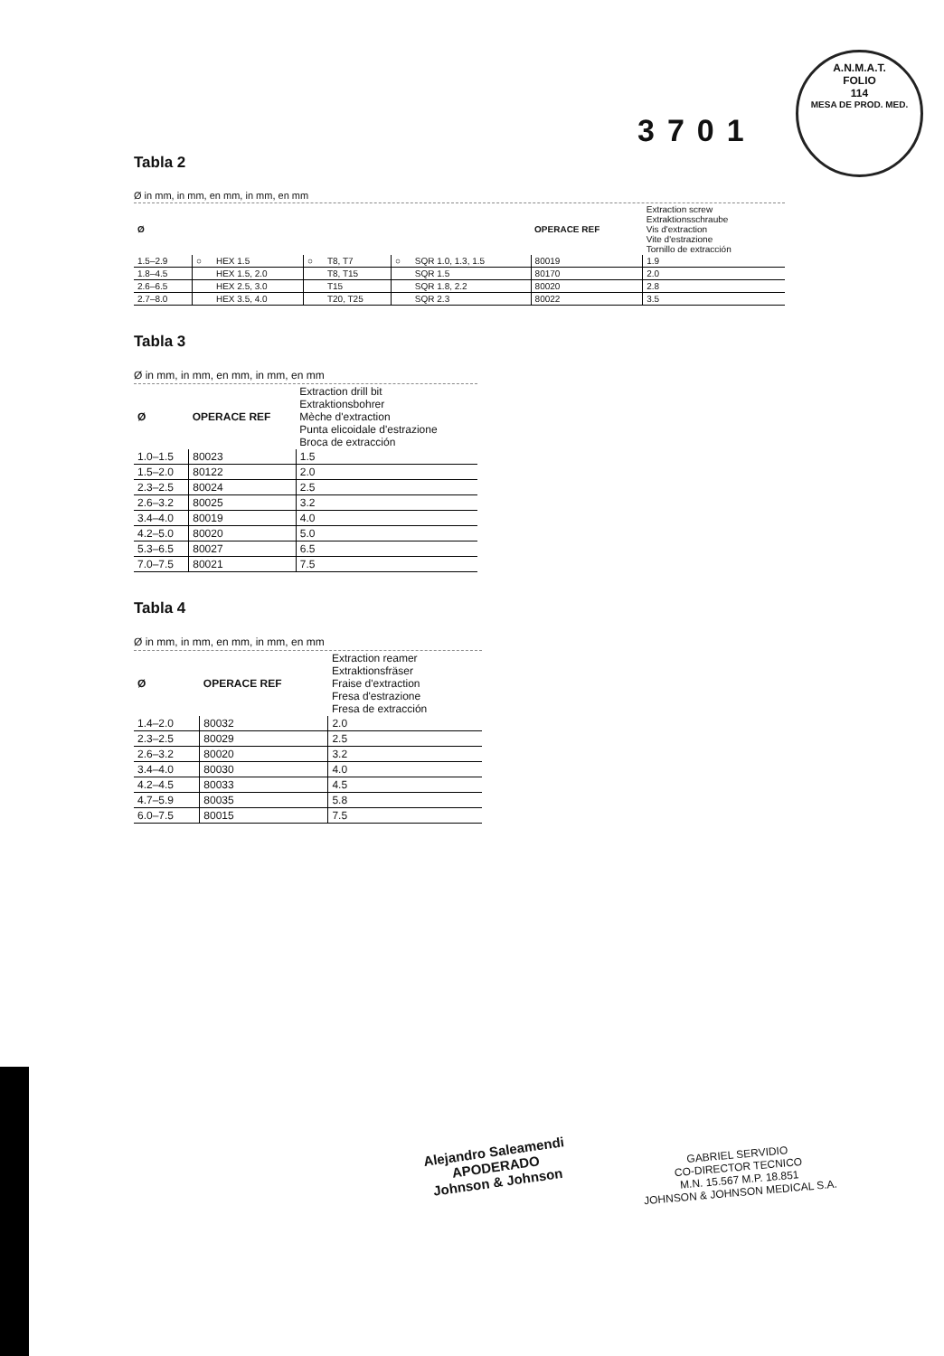A.N.M.A.T.
FOLIO
114
MESA DE PROD. MED.
3701
Tabla 2
Ø in mm, in mm, en mm, in mm, en mm
| Ø | | | | | | | OPERACE REF | Extraction screw Extraktionsschraube Vis d'extraction Vite d'estrazione Tornillo de extracción |
| 1.5–2.9 | ○ | HEX 1.5 | ○ | T8, T7 | ○ | SQR 1.0, 1.3, 1.5 | 80019 | 1.9 |
| 1.8–4.5 | | HEX 1.5, 2.0 | | T8, T15 | | SQR 1.5 | 80170 | 2.0 |
| 2.6–6.5 | | HEX 2.5, 3.0 | | T15 | | SQR 1.8, 2.2 | 80020 | 2.8 |
| 2.7–8.0 | | HEX 3.5, 4.0 | | T20, T25 | | SQR 2.3 | 80022 | 3.5 |
Tabla 3
Ø in mm, in mm, en mm, in mm, en mm
| Ø | OPERACE REF | Extraction drill bit Extraktionsbohrer Mèche d'extraction Punta elicoidale d'estrazione Broca de extracción |
| 1.0–1.5 | 80023 | 1.5 |
| 1.5–2.0 | 80122 | 2.0 |
| 2.3–2.5 | 80024 | 2.5 |
| 2.6–3.2 | 80025 | 3.2 |
| 3.4–4.0 | 80019 | 4.0 |
| 4.2–5.0 | 80020 | 5.0 |
| 5.3–6.5 | 80027 | 6.5 |
| 7.0–7.5 | 80021 | 7.5 |
Tabla 4
Ø in mm, in mm, en mm, in mm, en mm
| Ø | OPERACE REF | Extraction reamer Extraktionsfräser Fraise d'extraction Fresa d'estrazione Fresa de extracción |
| 1.4–2.0 | 80032 | 2.0 |
| 2.3–2.5 | 80029 | 2.5 |
| 2.6–3.2 | 80020 | 3.2 |
| 3.4–4.0 | 80030 | 4.0 |
| 4.2–4.5 | 80033 | 4.5 |
| 4.7–5.9 | 80035 | 5.8 |
| 6.0–7.5 | 80015 | 7.5 |
Alejandro Saleamendi
APODERADO
Johnson & Johnson
GABRIEL SERVIDIO
CO-DIRECTOR TECNICO
M.N. 15.567 M.P. 18.851
JOHNSON & JOHNSON MEDICAL S.A.